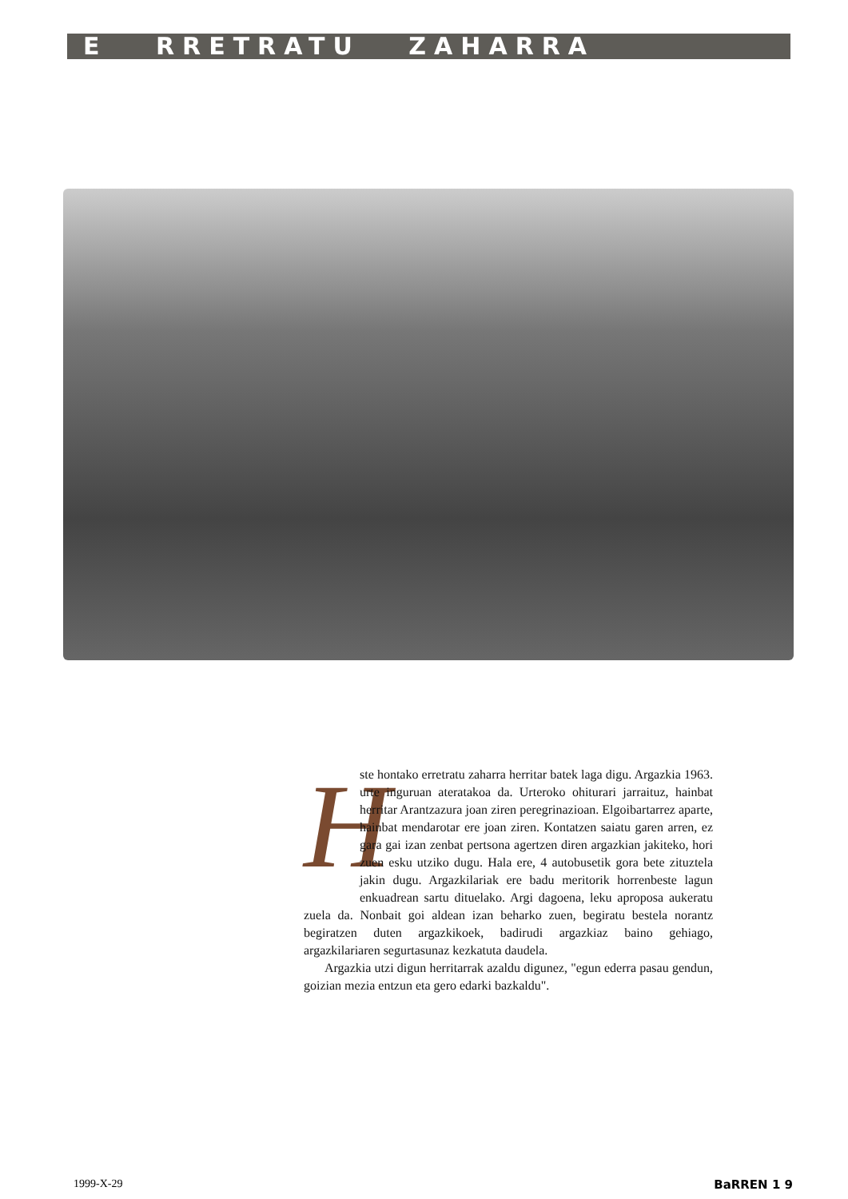E RRETRATU ZAHARRA
H
ste hontako erretratu zaharra herritar batek laga digu. Argazkia 1963. urte inguruan ateratakoa da. Urteroko ohiturari jarraituz, hainbat herritar Arantzazura joan ziren peregrinazioan. Elgoibartarrez aparte, hainbat mendarotar ere joan ziren. Kontatzen saiatu garen arren, ez gara gai izan zenbat pertsona agertzen diren argazkian jakiteko, hori zuen esku utziko dugu. Hala ere, 4 autobusetik gora bete zituztela jakin dugu. Argazkilariak ere badu meritorik horrenbeste lagun enkuadrean sartu dituelako. Argi dagoena, leku aproposa aukeratu zuela da. Nonbait goi aldean izan beharko zuen, begiratu bestela norantz begiratzen duten argazkikoek, badirudi argazkiaz baino gehiago, argazkilariaren segurtasunaz kezkatuta daudela.
Argazkia utzi digun herritarrak azaldu digunez, "egun ederra pasau gendun, goizian mezia entzun eta gero edarki bazkaldu".
1999-X-29 BaRREN 1 9